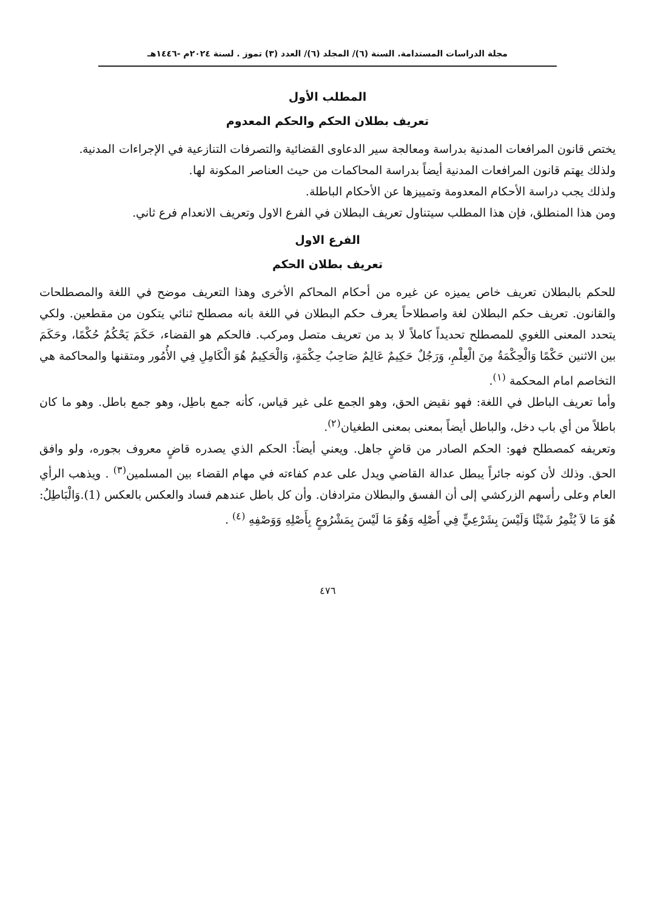مجلة الدراسات المستدامة. السنة (٦)/ المجلد (٦)/ العدد (٣) تموز . لسنة ٢٠٢٤م -١٤٤٦هـ
المطلب الأول
تعريف بطلان الحكم والحكم المعدوم
يختص قانون المرافعات المدنية بدراسة ومعالجة سير الدعاوى القضائية والتصرفات التنازعية في الإجراءات المدنية.
ولذلك يهتم قانون المرافعات المدنية أيضاً بدراسة المحاكمات من حيث العناصر المكونة لها.
ولذلك يجب دراسة الأحكام المعدومة وتمييزها عن الأحكام الباطلة.
ومن هذا المنطلق، فإن هذا المطلب سيتناول تعريف البطلان في الفرع الاول وتعريف الانعدام فرع ثاني.
الفرع الاول
تعريف بطلان الحكم
للحكم بالبطلان تعريف خاص يميزه عن غيره من أحكام المحاكم الأخرى وهذا التعريف موضح في اللغة والمصطلحات والقانون. تعريف حكم البطلان لغة واصطلاحاً يعرف حكم البطلان في اللغة بانه مصطلح ثنائي يتكون من مقطعين. ولكي يتحدد المعنى اللغوي للمصطلح تحديداً كاملاً لا بد من تعريف متصل ومركب. فالحكم هو القضاء، حَكَمَ يَحْكُمُ حُكْمًا، وحَكَمَ بين الاثنين حَكْمًا وَالْحِكْمَةُ مِنَ الْعِلْمِ، وَرَجُلٌ حَكِيمٌ عَالِمٌ صَاحِبُ حِكْمَةٍ، وَالْحَكِيمُ هُوَ الْكَامِلِ فِي الأُمُور ومتقنها والمحاكمة هي التخاصم امام المحكمة <sup>(١)</sup>.
وأما تعريف الباطل في اللغة: فهو نقيض الحق، وهو الجمع على غير قياس، كأنه جمع باطِل، وهو جمع باطل. وهو ما كان باطلاً من أي باب دخل، والباطل أيضاً بمعنى بمعنى الطغيان<sup>(٢)</sup>.
وتعريفه كمصطلح فهو: الحكم الصادر من قاضٍ جاهل. ويعني أيضاً: الحكم الذي يصدره قاضٍ معروف بجوره، ولو وافق الحق. وذلك لأن كونه جائراً يبطل عدالة القاضي ويدل على عدم كفاءته في مهام القضاء بين المسلمين<sup>(٣)</sup> . ويذهب الرأي العام وعلى رأسهم الزركشي إلى أن الفسق والبطلان مترادفان. وأن كل باطل عندهم فساد والعكس بالعكس (1).وَالْبَاطِلُ: هُوَ مَا لاَ يُثْمِرُ شَيْئًا وَلَيْسَ بِشَرْعِيٍّ فِي أَصْلِه وَهُوَ مَا لَيْسَ بِمَشْرُوعٍ بِأَصْلِهِ وَوَصْفِهِ <sup>(٤)</sup> .
٤٧٦